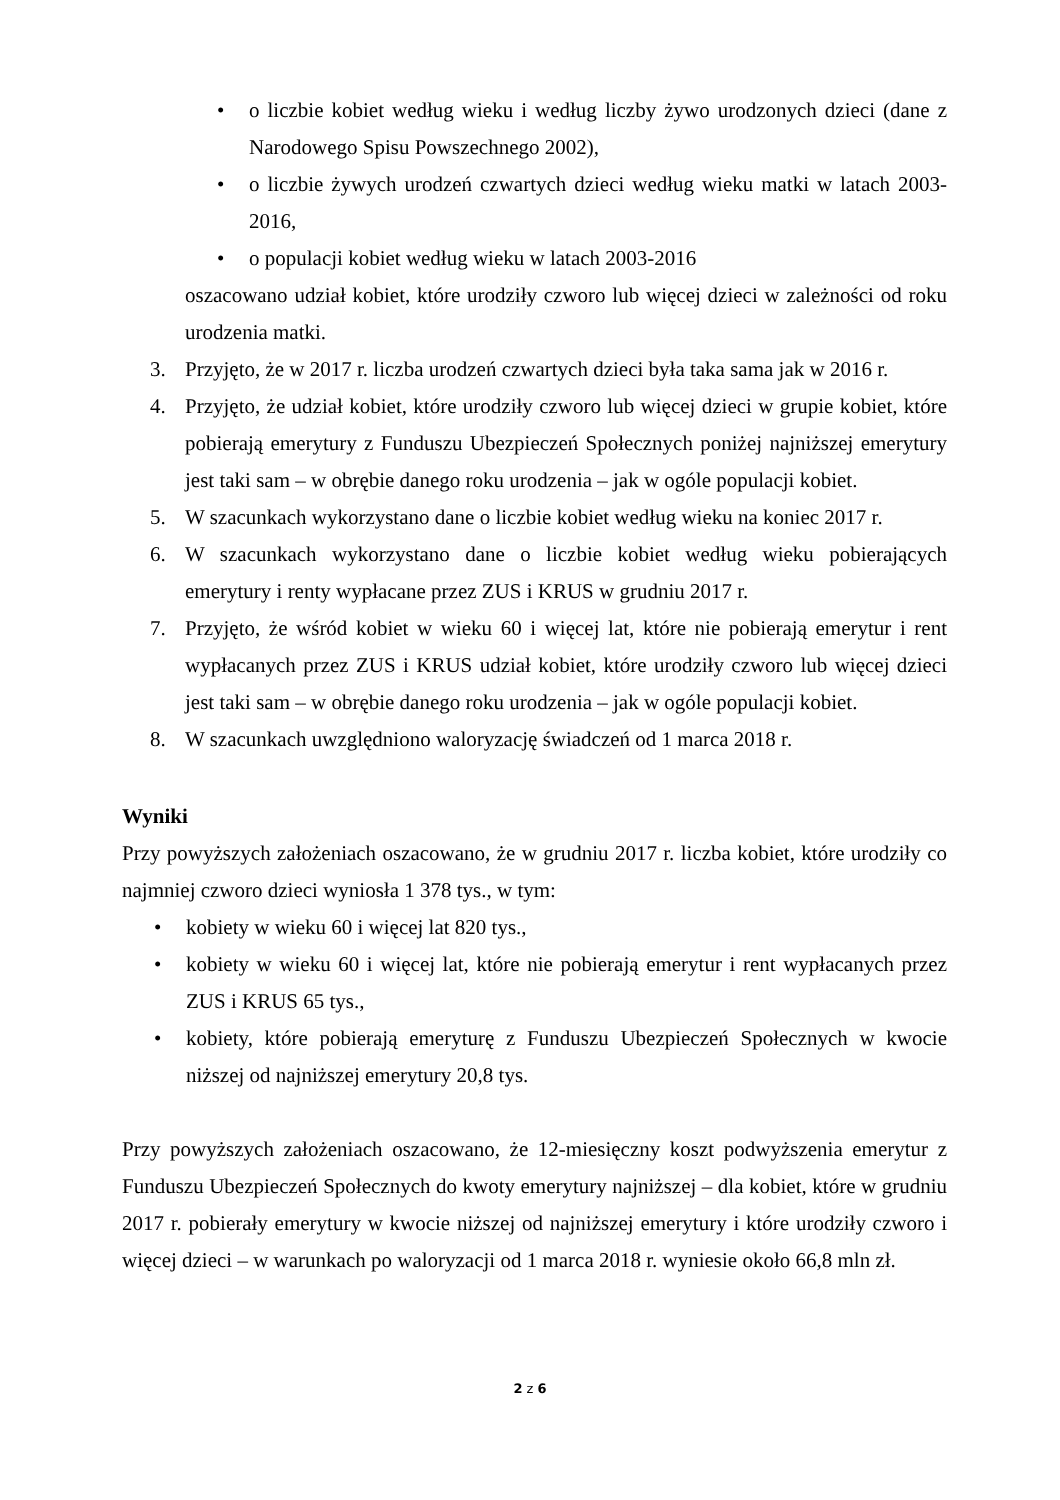• o liczbie kobiet według wieku i według liczby żywo urodzonych dzieci (dane z Narodowego Spisu Powszechnego 2002),
• o liczbie żywych urodzeń czwartych dzieci według wieku matki w latach 2003-2016,
• o populacji kobiet według wieku w latach 2003-2016
oszacowano udział kobiet, które urodziły czworo lub więcej dzieci w zależności od roku urodzenia matki.
3. Przyjęto, że w 2017 r. liczba urodzeń czwartych dzieci była taka sama jak w 2016 r.
4. Przyjęto, że udział kobiet, które urodziły czworo lub więcej dzieci w grupie kobiet, które pobierają emerytury z Funduszu Ubezpieczeń Społecznych poniżej najniższej emerytury jest taki sam – w obrębie danego roku urodzenia – jak w ogóle populacji kobiet.
5. W szacunkach wykorzystano dane o liczbie kobiet według wieku na koniec 2017 r.
6. W szacunkach wykorzystano dane o liczbie kobiet według wieku pobierających emerytury i renty wypłacane przez ZUS i KRUS w grudniu 2017 r.
7. Przyjęto, że wśród kobiet w wieku 60 i więcej lat, które nie pobierają emerytur i rent wypłacanych przez ZUS i KRUS udział kobiet, które urodziły czworo lub więcej dzieci jest taki sam – w obrębie danego roku urodzenia – jak w ogóle populacji kobiet.
8. W szacunkach uwzględniono waloryzację świadczeń od 1 marca 2018 r.
Wyniki
Przy powyższych założeniach oszacowano, że w grudniu 2017 r. liczba kobiet, które urodziły co najmniej czworo dzieci wyniosła 1 378 tys., w tym:
• kobiety w wieku 60 i więcej lat 820 tys.,
• kobiety w wieku 60 i więcej lat, które nie pobierają emerytur i rent wypłacanych przez ZUS i KRUS 65 tys.,
• kobiety, które pobierają emeryturę z Funduszu Ubezpieczeń Społecznych w kwocie niższej od najniższej emerytury 20,8 tys.
Przy powyższych założeniach oszacowano, że 12-miesięczny koszt podwyższenia emerytur z Funduszu Ubezpieczeń Społecznych do kwoty emerytury najniższej – dla kobiet, które w grudniu 2017 r. pobierały emerytury w kwocie niższej od najniższej emerytury i które urodziły czworo i więcej dzieci – w warunkach po waloryzacji od 1 marca 2018 r. wyniesie około 66,8 mln zł.
2 z 6